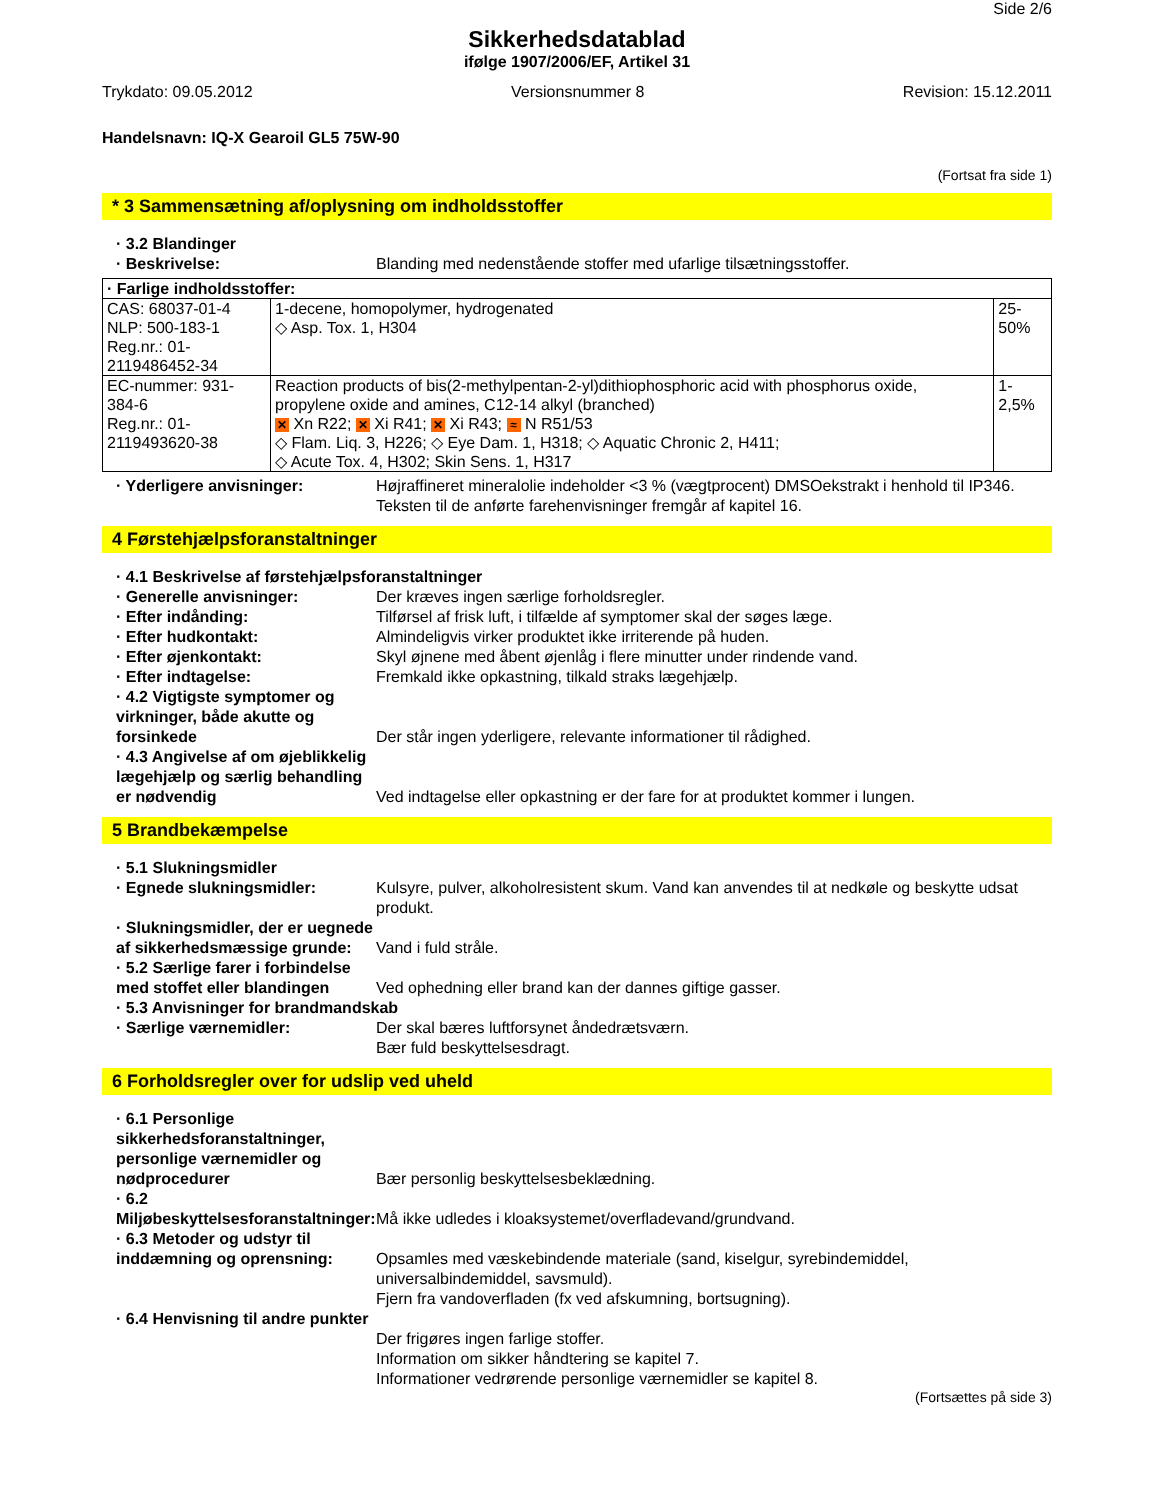Side 2/6
Sikkerhedsdatablad
ifølge 1907/2006/EF, Artikel 31
Trykdato: 09.05.2012 Versionsnummer 8 Revision: 15.12.2011
Handelsnavn: IQ-X Gearoil GL5 75W-90
(Fortsat fra side 1)
* 3 Sammensætning af/oplysning om indholdsstoffer
· 3.2 Blandinger
· Beskrivelse: Blanding med nedenstående stoffer med ufarlige tilsætningsstoffer.
| · Farlige indholdsstoffer: | | |
| CAS: 68037-01-4 NLP: 500-183-1 Reg.nr.: 01-2119486452-34 | 1-decene, homopolymer, hydrogenated ◇ Asp. Tox. 1, H304 | 25-50% |
| EC-nummer: 931-384-6 Reg.nr.: 01-2119493620-38 | Reaction products of bis(2-methylpentan-2-yl)dithiophosphoric acid with phosphorus oxide, propylene oxide and amines, C12-14 alkyl (branched) ✕ Xn R22; ✕ Xi R41; ✕ Xi R43; ≈ N R51/53 ◇ Flam. Liq. 3, H226; ◇ Eye Dam. 1, H318; ◇ Aquatic Chronic 2, H411; ◇ Acute Tox. 4, H302; Skin Sens. 1, H317 | 1-2,5% |
· Yderligere anvisninger: Højraffineret mineralolie indeholder <3 % (vægtprocent) DMSOekstrakt i henhold til IP346.
Teksten til de anførte farehenvisninger fremgår af kapitel 16.
4 Førstehjælpsforanstaltninger
· 4.1 Beskrivelse af førstehjælpsforanstaltninger
· Generelle anvisninger: Der kræves ingen særlige forholdsregler.
· Efter indånding: Tilførsel af frisk luft, i tilfælde af symptomer skal der søges læge.
· Efter hudkontakt: Almindeligvis virker produktet ikke irriterende på huden.
· Efter øjenkontakt: Skyl øjnene med åbent øjenlåg i flere minutter under rindende vand.
· Efter indtagelse: Fremkald ikke opkastning, tilkald straks lægehjælp.
· 4.2 Vigtigste symptomer og virkninger, både akutte og forsinkede Der står ingen yderligere, relevante informationer til rådighed.
· 4.3 Angivelse af om øjeblikkelig lægehjælp og særlig behandling er nødvendig Ved indtagelse eller opkastning er der fare for at produktet kommer i lungen.
5 Brandbekæmpelse
· 5.1 Slukningsmidler
· Egnede slukningsmidler: Kulsyre, pulver, alkoholresistent skum. Vand kan anvendes til at nedkøle og beskytte udsat produkt.
· Slukningsmidler, der er uegnede af sikkerhedsmæssige grunde: Vand i fuld stråle.
· 5.2 Særlige farer i forbindelse med stoffet eller blandingen Ved ophedning eller brand kan der dannes giftige gasser.
· 5.3 Anvisninger for brandmandskab
· Særlige værnemidler: Der skal bæres luftforsynet åndedrætsværn.
Bær fuld beskyttelsesdragt.
6 Forholdsregler over for udslip ved uheld
· 6.1 Personlige sikkerhedsforanstaltninger, personlige værnemidler og nødprocedurer Bær personlig beskyttelsesbeklædning.
· 6.2 Miljøbeskyttelsesforanstaltninger: Må ikke udledes i kloaksystemet/overfladevand/grundvand.
· 6.3 Metoder og udstyr til inddæmning og oprensning:
Opsamles med væskebindende materiale (sand, kiselgur, syrebindemiddel, universalbindemiddel, savsmuld).
Fjern fra vandoverfladen (fx ved afskumning, bortsugning).
· 6.4 Henvisning til andre punkter
Der frigøres ingen farlige stoffer.
Information om sikker håndtering se kapitel 7.
Informationer vedrørende personlige værnemidler se kapitel 8.
(Fortsættes på side 3)